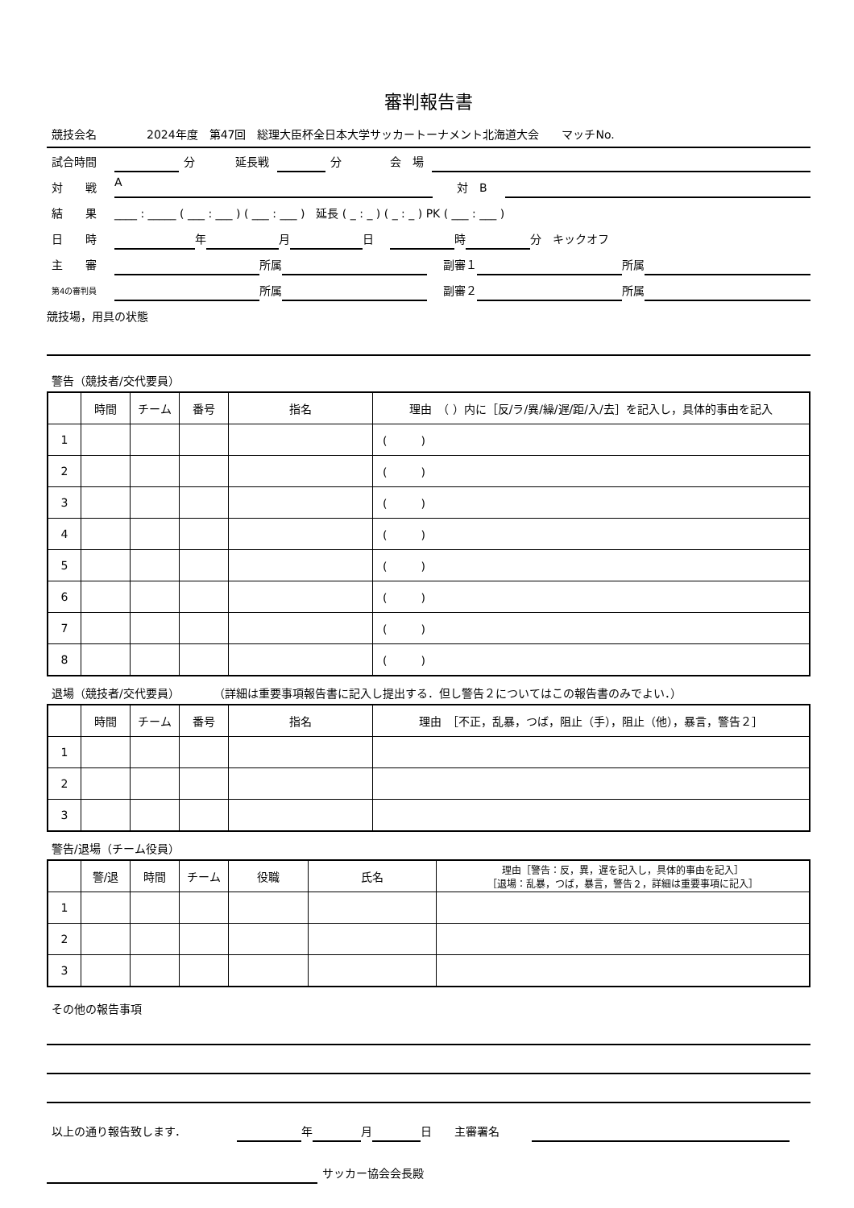審判報告書
競技会名 2024年度　第47回　総理大臣杯全日本大学サッカートーナメント北海道大会　　マッチNo.
試合時間 分 延長戦 分 会　場
対　　戦 A 対　B
結　　果 ____ : _____ ( ___ : ___ ) ( ___ : ___ )　延長 ( _ : _ ) ( _ : _ ) PK ( ___ : ___ )
日　　時 年 月 日 時 分　キックオフ
主　　審 所属 副審１ 所属
第4の審判員 所属 副審２ 所属
競技場，用具の状態
警告（競技者/交代要員）
| | 時間 | チーム | 番号 | 指名 | 理由 （ ）内に［反/ラ/異/繰/遅/距/入/去］を記入し，具体的事由を記入 |
| --- | --- | --- | --- | --- | --- |
| 1 | | | | | ( ) |
| 2 | | | | | ( ) |
| 3 | | | | | ( ) |
| 4 | | | | | ( ) |
| 5 | | | | | ( ) |
| 6 | | | | | ( ) |
| 7 | | | | | ( ) |
| 8 | | | | | ( ) |
退場（競技者/交代要員）　　　　（詳細は重要事項報告書に記入し提出する．但し警告２についてはこの報告書のみでよい．）
| | 時間 | チーム | 番号 | 指名 | 理由 ［不正，乱暴，つば，阻止（手），阻止（他），暴言，警告２］ |
| --- | --- | --- | --- | --- | --- |
| 1 | | | | | |
| 2 | | | | | |
| 3 | | | | | |
警告/退場（チーム役員）
| | 警/退 | 時間 | チーム | 役職 | 氏名 | 理由［警告：反，異，遅を記入し，具体的事由を記入］ ［退場：乱暴，つば，暴言，警告２，詳細は重要事項に記入］ |
| --- | --- | --- | --- | --- | --- | --- |
| 1 | | | | | | |
| 2 | | | | | | |
| 3 | | | | | | |
その他の報告事項
以上の通り報告致します． 年 月 日　　主審署名
サッカー協会会長殿